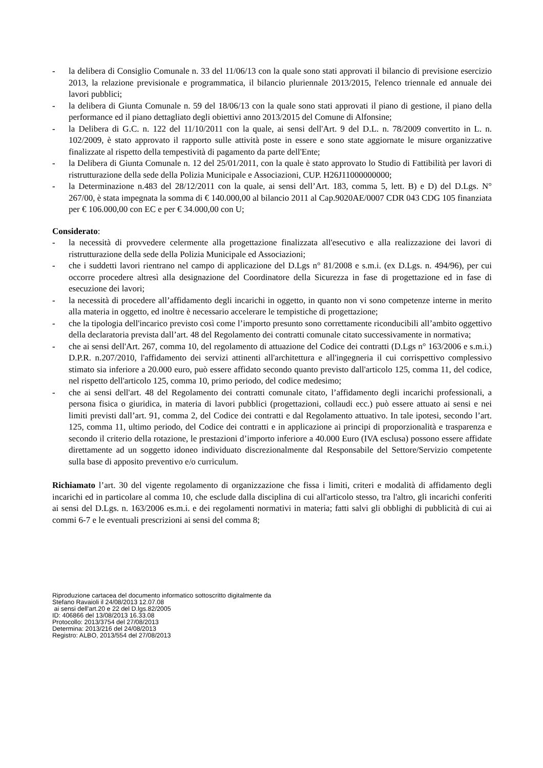- la delibera di Consiglio Comunale n. 33 del 11/06/13 con la quale sono stati approvati il bilancio di previsione esercizio 2013, la relazione previsionale e programmatica, il bilancio pluriennale 2013/2015, l'elenco triennale ed annuale dei lavori pubblici;
- la delibera di Giunta Comunale n. 59 del 18/06/13 con la quale sono stati approvati il piano di gestione, il piano della performance ed il piano dettagliato degli obiettivi anno 2013/2015 del Comune di Alfonsine;
- la Delibera di G.C. n. 122 del 11/10/2011 con la quale, ai sensi dell'Art. 9 del D.L. n. 78/2009 convertito in L. n. 102/2009, è stato approvato il rapporto sulle attività poste in essere e sono state aggiornate le misure organizzative finalizzate al rispetto della tempestività di pagamento da parte dell'Ente;
- la Delibera di Giunta Comunale n. 12 del 25/01/2011, con la quale è stato approvato lo Studio di Fattibilità per lavori di ristrutturazione della sede della Polizia Municipale e Associazioni, CUP. H26J11000000000;
- la Determinazione n.483 del 28/12/2011 con la quale, ai sensi dell’Art. 183, comma 5, lett. B) e D) del D.Lgs. N° 267/00, è stata impegnata la somma di € 140.000,00 al bilancio 2011 al Cap.9020AE/0007 CDR 043 CDG 105 finanziata per € 106.000,00 con EC e per € 34.000,00 con U;
Considerato:
- la necessità di provvedere celermente alla progettazione finalizzata all'esecutivo e alla realizzazione dei lavori di ristrutturazione della sede della Polizia Municipale ed Associazioni;
- che i suddetti lavori rientrano nel campo di applicazione del D.Lgs n° 81/2008 e s.m.i. (ex D.Lgs. n. 494/96), per cui occorre procedere altresì alla designazione del Coordinatore della Sicurezza in fase di progettazione ed in fase di esecuzione dei lavori;
- la necessità di procedere all’affidamento degli incarichi in oggetto, in quanto non vi sono competenze interne in merito alla materia in oggetto, ed inoltre è necessario accelerare le tempistiche di progettazione;
- che la tipologia dell'incarico previsto così come l’importo presunto sono correttamente riconducibili all’ambito oggettivo della declaratoria prevista dall’art. 48 del Regolamento dei contratti comunale citato successivamente in normativa;
- che ai sensi dell'Art. 267, comma 10, del regolamento di attuazione del Codice dei contratti (D.Lgs n° 163/2006 e s.m.i.) D.P.R. n.207/2010, l'affidamento dei servizi attinenti all'architettura e all'ingegneria il cui corrispettivo complessivo stimato sia inferiore a 20.000 euro, può essere affidato secondo quanto previsto dall'articolo 125, comma 11, del codice, nel rispetto dell'articolo 125, comma 10, primo periodo, del codice medesimo;
- che ai sensi dell'art. 48 del Regolamento dei contratti comunale citato, l’affidamento degli incarichi professionali, a persona fisica o giuridica, in materia di lavori pubblici (progettazioni, collaudi ecc.) può essere attuato ai sensi e nei limiti previsti dall’art. 91, comma 2, del Codice dei contratti e dal Regolamento attuativo. In tale ipotesi, secondo l’art. 125, comma 11, ultimo periodo, del Codice dei contratti e in applicazione ai principi di proporzionalità e trasparenza e secondo il criterio della rotazione, le prestazioni d’importo inferiore a 40.000 Euro (IVA esclusa) possono essere affidate direttamente ad un soggetto idoneo individuato discrezionalmente dal Responsabile del Settore/Servizio competente sulla base di apposito preventivo e/o curriculum.
Richiamato l’art. 30 del vigente regolamento di organizzazione che fissa i limiti, criteri e modalità di affidamento degli incarichi ed in particolare al comma 10, che esclude dalla disciplina di cui all'articolo stesso, tra l'altro, gli incarichi conferiti ai sensi del D.Lgs. n. 163/2006 es.m.i. e dei regolamenti normativi in materia; fatti salvi gli obblighi di pubblicità di cui ai commi 6-7 e le eventuali prescrizioni ai sensi del comma 8;
Riproduzione cartacea del documento informatico sottoscritto digitalmente da
Stefano Ravaioli il 24/08/2013 12.07.08
ai sensi dell'art.20 e 22 del D.lgs.82/2005
ID: 406866 del 13/08/2013 16.33.08
Protocollo: 2013/3754 del 27/08/2013
Determina: 2013/216 del 24/08/2013
Registro: ALBO, 2013/554 del 27/08/2013